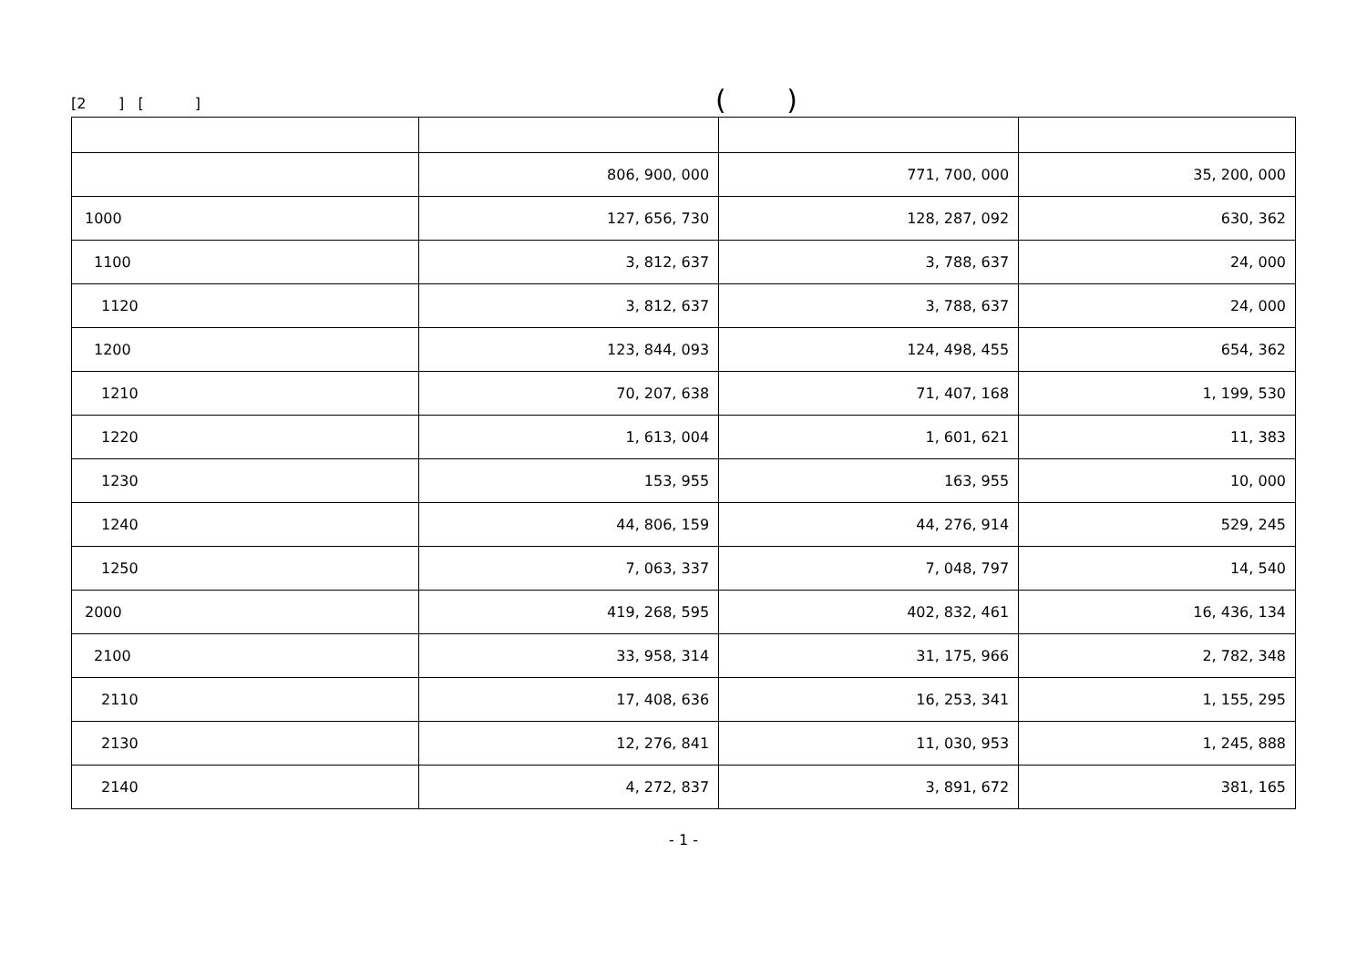( )
[2 ] [ ]
| | 806, 900, 000 | 771, 700, 000 | 35, 200, 000 |
| 1000 | 127, 656, 730 | 128, 287, 092 | 630, 362 |
| 1100 | 3, 812, 637 | 3, 788, 637 | 24, 000 |
| 1120 | 3, 812, 637 | 3, 788, 637 | 24, 000 |
| 1200 | 123, 844, 093 | 124, 498, 455 | 654, 362 |
| 1210 | 70, 207, 638 | 71, 407, 168 | 1, 199, 530 |
| 1220 | 1, 613, 004 | 1, 601, 621 | 11, 383 |
| 1230 | 153, 955 | 163, 955 | 10, 000 |
| 1240 | 44, 806, 159 | 44, 276, 914 | 529, 245 |
| 1250 | 7, 063, 337 | 7, 048, 797 | 14, 540 |
| 2000 | 419, 268, 595 | 402, 832, 461 | 16, 436, 134 |
| 2100 | 33, 958, 314 | 31, 175, 966 | 2, 782, 348 |
| 2110 | 17, 408, 636 | 16, 253, 341 | 1, 155, 295 |
| 2130 | 12, 276, 841 | 11, 030, 953 | 1, 245, 888 |
| 2140 | 4, 272, 837 | 3, 891, 672 | 381, 165 |
- 1 -